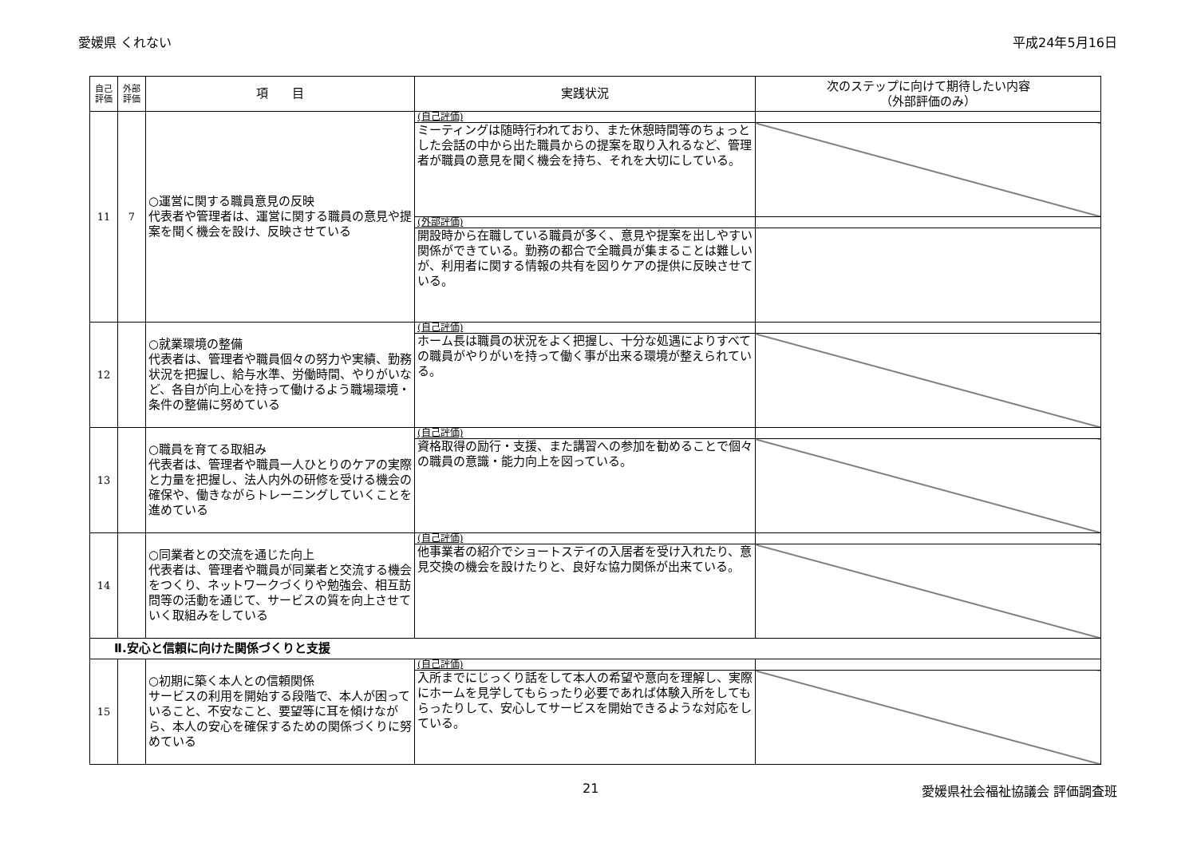愛媛県 くれない 平成24年5月16日
| 自己 評価 | 外部 評価 | 項 目 | 実践状況 | 次のステップに向けて期待したい内容 （外部評価のみ） |
| --- | --- | --- | --- | --- |
| 11 | 7 | ○運営に関する職員意見の反映 代表者や管理者は、運営に関する職員の意見や提案を聞く機会を設け、反映させている | (自己評価) | |
| | | | ミーティングは随時行われており、また休憩時間等のちょっとした会話の中から出た職員からの提案を取り入れるなど、管理者が職員の意見を聞く機会を持ち、それを大切にしている。 | |
| | | | (外部評価) | |
| | | | 開設時から在職している職員が多く、意見や提案を出しやすい関係ができている。勤務の都合で全職員が集まることは難しいが、利用者に関する情報の共有を図りケアの提供に反映させている。 | |
| 12 | | ○就業環境の整備 代表者は、管理者や職員個々の努力や実績、勤務状況を把握し、給与水準、労働時間、やりがいなど、各自が向上心を持って働けるよう職場環境・条件の整備に努めている | (自己評価) | |
| | | | ホーム長は職員の状況をよく把握し、十分な処遇によりすべての職員がやりがいを持って働く事が出来る環境が整えられている。 | |
| 13 | | ○職員を育てる取組み 代表者は、管理者や職員一人ひとりのケアの実際と力量を把握し、法人内外の研修を受ける機会の確保や、働きながらトレーニングしていくことを進めている | (自己評価) | |
| | | | 資格取得の励行・支援、また講習への参加を勧めることで個々の職員の意識・能力向上を図っている。 | |
| 14 | | ○同業者との交流を通じた向上 代表者は、管理者や職員が同業者と交流する機会をつくり、ネットワークづくりや勉強会、相互訪問等の活動を通じて、サービスの質を向上させていく取組みをしている | (自己評価) | |
| | | | 他事業者の紹介でショートステイの入居者を受け入れたり、意見交換の機会を設けたりと、良好な協力関係が出来ている。 | |
| Ⅱ.安心と信頼に向けた関係づくりと支援 | | | | |
| 15 | | ○初期に築く本人との信頼関係 サービスの利用を開始する段階で、本人が困っていること、不安なこと、要望等に耳を傾けながら、本人の安心を確保するための関係づくりに努めている | (自己評価) | |
| | | | 入所までにじっくり話をして本人の希望や意向を理解し、実際にホームを見学してもらったり必要であれば体験入所をしてもらったりして、安心してサービスを開始できるような対応をしている。 | |
21 愛媛県社会福祉協議会 評価調査班